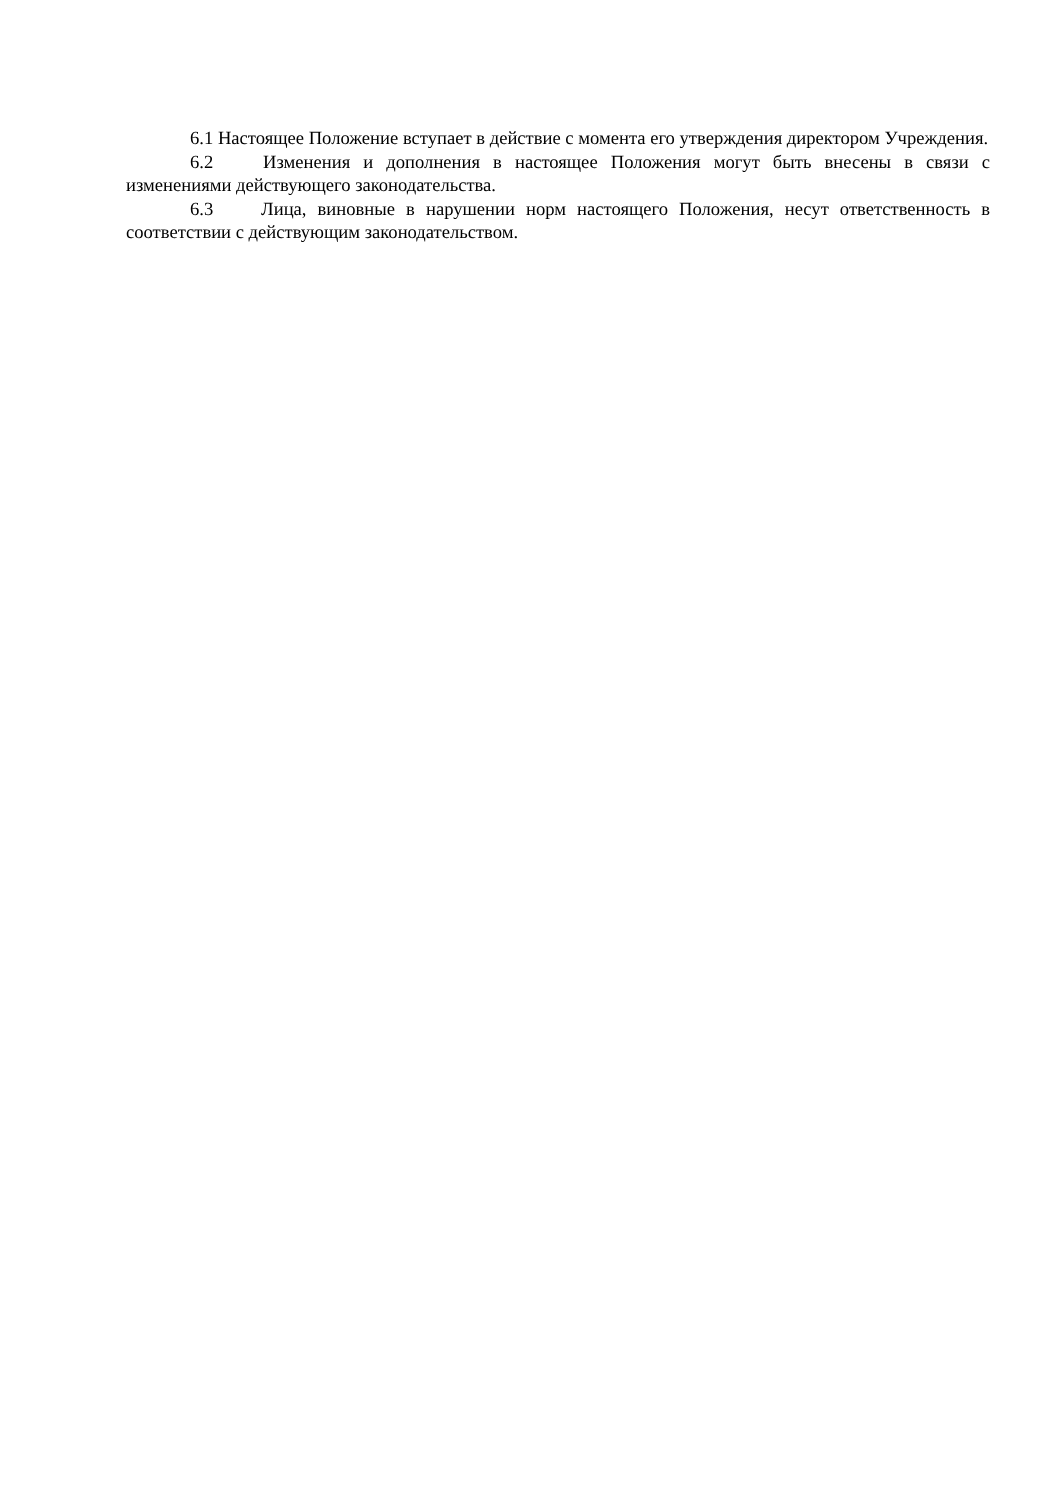6.1 Настоящее Положение вступает в действие с момента его утверждения директором Учреждения.
6.2 Изменения и дополнения в настоящее Положения могут быть внесены в связи с изменениями действующего законодательства.
6.3 Лица, виновные в нарушении норм настоящего Положения, несут ответственность в соответствии с действующим законодательством.